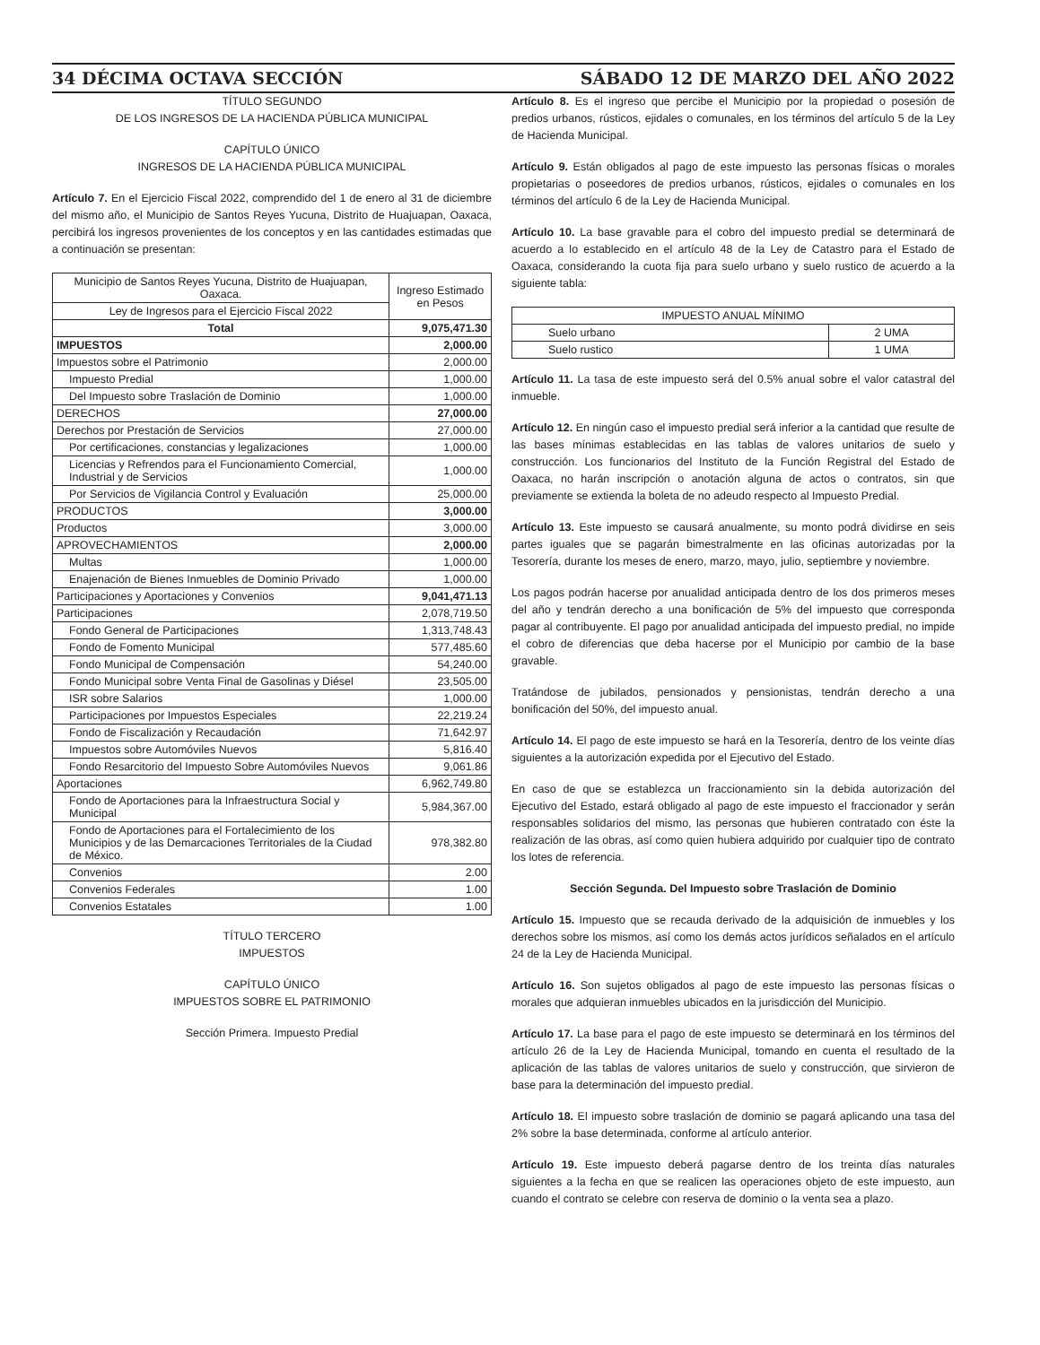34 DÉCIMA OCTAVA SECCIÓN SÁBADO 12 DE MARZO DEL AÑO 2022
TÍTULO SEGUNDO
DE LOS INGRESOS DE LA HACIENDA PÚBLICA MUNICIPAL
CAPÍTULO ÚNICO
INGRESOS DE LA HACIENDA PÚBLICA MUNICIPAL
Artículo 7. En el Ejercicio Fiscal 2022, comprendido del 1 de enero al 31 de diciembre del mismo año, el Municipio de Santos Reyes Yucuna, Distrito de Huajuapan, Oaxaca, percibirá los ingresos provenientes de los conceptos y en las cantidades estimadas que a continuación se presentan:
| Municipio de Santos Reyes Yucuna, Distrito de Huajuapan, Oaxaca. | Ingreso Estimado en Pesos |
| --- | --- |
| Ley de Ingresos para el Ejercicio Fiscal 2022 | |
| Total | 9,075,471.30 |
| IMPUESTOS | 2,000.00 |
| Impuestos sobre el Patrimonio | 2,000.00 |
| Impuesto Predial | 1,000.00 |
| Del Impuesto sobre Traslación de Dominio | 1,000.00 |
| DERECHOS | 27,000.00 |
| Derechos por Prestación de Servicios | 27,000.00 |
| Por certificaciones, constancias y legalizaciones | 1,000.00 |
| Licencias y Refrendos para el Funcionamiento Comercial, Industrial y de Servicios | 1,000.00 |
| Por Servicios de Vigilancia Control y Evaluación | 25,000.00 |
| PRODUCTOS | 3,000.00 |
| Productos | 3,000.00 |
| APROVECHAMIENTOS | 2,000.00 |
| Multas | 1,000.00 |
| Enajenación de Bienes Inmuebles de Dominio Privado | 1,000.00 |
| Participaciones y Aportaciones y Convenios | 9,041,471.13 |
| Participaciones | 2,078,719.50 |
| Fondo General de Participaciones | 1,313,748.43 |
| Fondo de Fomento Municipal | 577,485.60 |
| Fondo Municipal de Compensación | 54,240.00 |
| Fondo Municipal sobre Venta Final de Gasolinas y Diésel | 23,505.00 |
| ISR sobre Salarios | 1,000.00 |
| Participaciones por Impuestos Especiales | 22,219.24 |
| Fondo de Fiscalización y Recaudación | 71,642.97 |
| Impuestos sobre Automóviles Nuevos | 5,816.40 |
| Fondo Resarcitorio del Impuesto Sobre Automóviles Nuevos | 9,061.86 |
| Aportaciones | 6,962,749.80 |
| Fondo de Aportaciones para la Infraestructura Social y Municipal | 5,984,367.00 |
| Fondo de Aportaciones para el Fortalecimiento de los Municipios y de las Demarcaciones Territoriales de la Ciudad de México. | 978,382.80 |
| Convenios | 2.00 |
| Convenios Federales | 1.00 |
| Convenios Estatales | 1.00 |
TÍTULO TERCERO
IMPUESTOS
CAPÍTULO ÚNICO
IMPUESTOS SOBRE EL PATRIMONIO
Sección Primera. Impuesto Predial
Artículo 8. Es el ingreso que percibe el Municipio por la propiedad o posesión de predios urbanos, rústicos, ejidales o comunales, en los términos del artículo 5 de la Ley de Hacienda Municipal.
Artículo 9. Están obligados al pago de este impuesto las personas físicas o morales propietarias o poseedores de predios urbanos, rústicos, ejidales o comunales en los términos del artículo 6 de la Ley de Hacienda Municipal.
Artículo 10. La base gravable para el cobro del impuesto predial se determinará de acuerdo a lo establecido en el artículo 48 de la Ley de Catastro para el Estado de Oaxaca, considerando la cuota fija para suelo urbano y suelo rustico de acuerdo a la siguiente tabla:
| IMPUESTO ANUAL MÍNIMO | |
| --- | --- |
| Suelo urbano | 2 UMA |
| Suelo rustico | 1 UMA |
Artículo 11. La tasa de este impuesto será del 0.5% anual sobre el valor catastral del inmueble.
Artículo 12. En ningún caso el impuesto predial será inferior a la cantidad que resulte de las bases mínimas establecidas en las tablas de valores unitarios de suelo y construcción. Los funcionarios del Instituto de la Función Registral del Estado de Oaxaca, no harán inscripción o anotación alguna de actos o contratos, sin que previamente se extienda la boleta de no adeudo respecto al Impuesto Predial.
Artículo 13. Este impuesto se causará anualmente, su monto podrá dividirse en seis partes iguales que se pagarán bimestralmente en las oficinas autorizadas por la Tesorería, durante los meses de enero, marzo, mayo, julio, septiembre y noviembre.
Los pagos podrán hacerse por anualidad anticipada dentro de los dos primeros meses del año y tendrán derecho a una bonificación de 5% del impuesto que corresponda pagar al contribuyente. El pago por anualidad anticipada del impuesto predial, no impide el cobro de diferencias que deba hacerse por el Municipio por cambio de la base gravable.
Tratándose de jubilados, pensionados y pensionistas, tendrán derecho a una bonificación del 50%, del impuesto anual.
Artículo 14. El pago de este impuesto se hará en la Tesorería, dentro de los veinte días siguientes a la autorización expedida por el Ejecutivo del Estado.
En caso de que se establezca un fraccionamiento sin la debida autorización del Ejecutivo del Estado, estará obligado al pago de este impuesto el fraccionador y serán responsables solidarios del mismo, las personas que hubieren contratado con éste la realización de las obras, así como quien hubiera adquirido por cualquier tipo de contrato los lotes de referencia.
Sección Segunda. Del Impuesto sobre Traslación de Dominio
Artículo 15. Impuesto que se recauda derivado de la adquisición de inmuebles y los derechos sobre los mismos, así como los demás actos jurídicos señalados en el artículo 24 de la Ley de Hacienda Municipal.
Artículo 16. Son sujetos obligados al pago de este impuesto las personas físicas o morales que adquieran inmuebles ubicados en la jurisdicción del Municipio.
Artículo 17. La base para el pago de este impuesto se determinará en los términos del artículo 26 de la Ley de Hacienda Municipal, tomando en cuenta el resultado de la aplicación de las tablas de valores unitarios de suelo y construcción, que sirvieron de base para la determinación del impuesto predial.
Artículo 18. El impuesto sobre traslación de dominio se pagará aplicando una tasa del 2% sobre la base determinada, conforme al artículo anterior.
Artículo 19. Este impuesto deberá pagarse dentro de los treinta días naturales siguientes a la fecha en que se realicen las operaciones objeto de este impuesto, aun cuando el contrato se celebre con reserva de dominio o la venta sea a plazo.